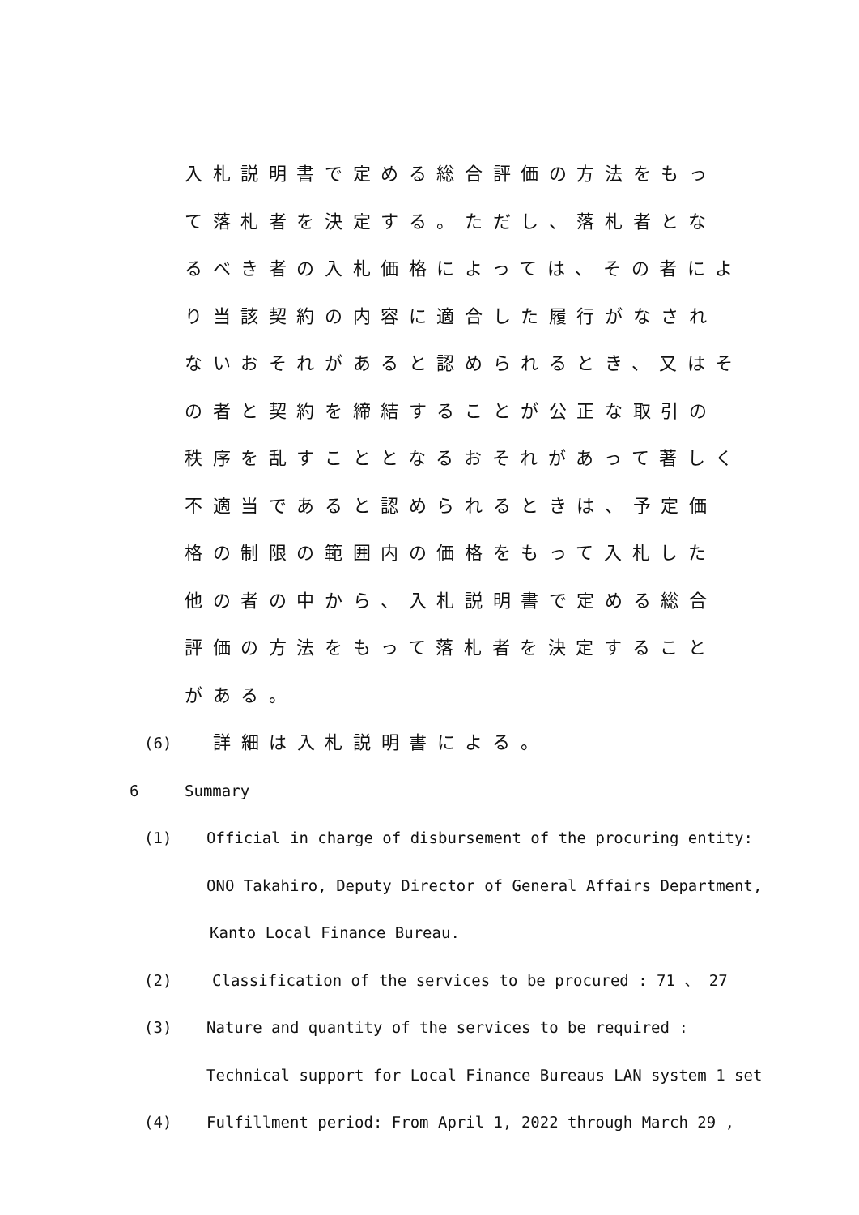入札説明書で定める総合評価の方法をもって落札者を決定する。ただし、落札者となるべき者の入札価格によっては、その者により当該契約の内容に適合した履行がなされないおそれがあると認められるとき、又はその者と契約を締結することが公正な取引の秩序を乱すこととなるおそれがあって著しく不適当であると認められるときは、予定価格の制限の範囲内の価格をもって入札した他の者の中から、入札説明書で定める総合評価の方法をもって落札者を決定することがある。
(6) 詳細は入札説明書による。
6 Summary
(1) Official in charge of disbursement of the procuring entity:
ONO Takahiro, Deputy Director of General Affairs Department,
Kanto Local Finance Bureau.
(2) Classification of the services to be procured : 71 、 27
(3) Nature and quantity of the services to be required :
Technical support for Local Finance Bureaus LAN system 1 set
(4) Fulfillment period: From April 1, 2022 through March 29 ,